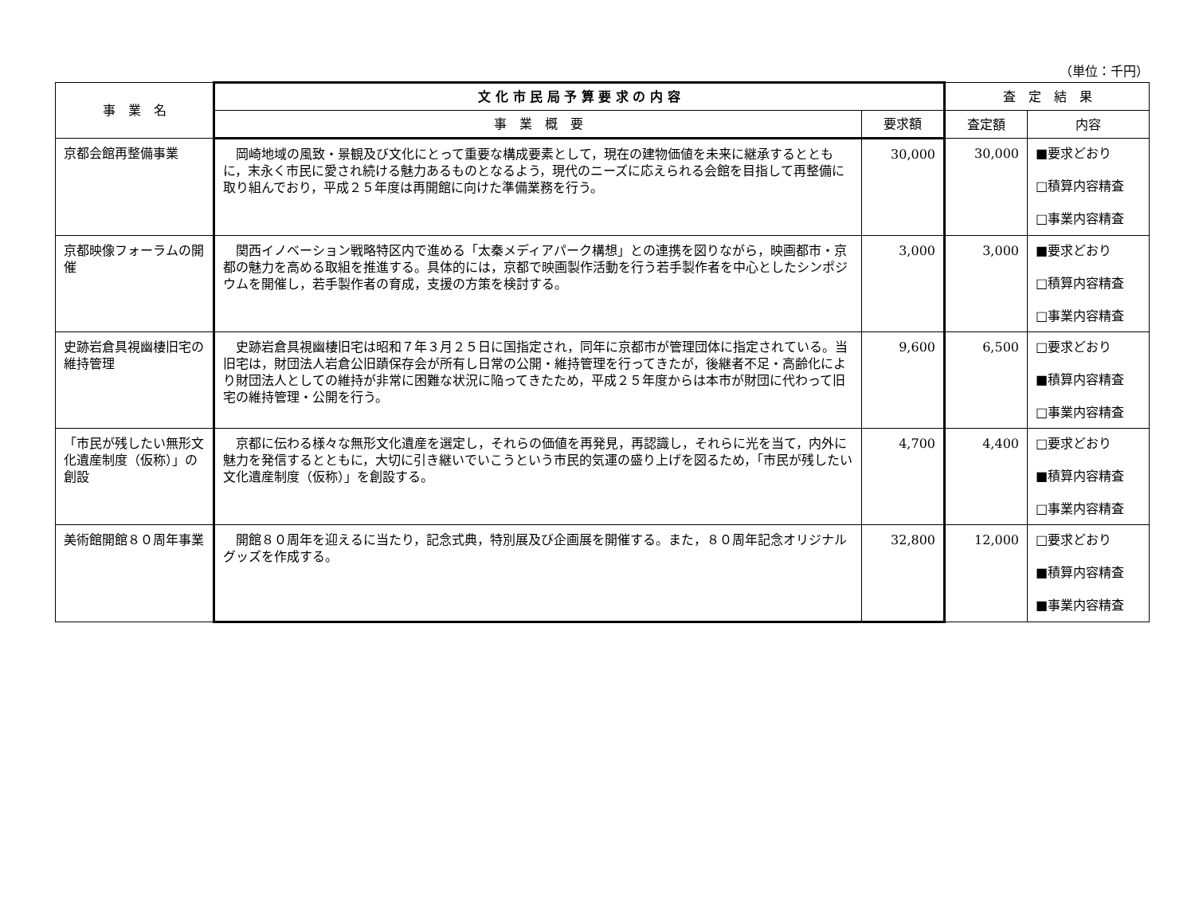（単位：千円）
| 事 業 名 | 文 化 市 民 局 予 算 要 求 の 内 容 | | 査 定 結 果 | |
| --- | --- | --- | --- | --- |
| | 事 業 概 要 | 要求額 | 査定額 | 内容 |
| 京都会館再整備事業 | 岡崎地域の風致・景観及び文化にとって重要な構成要素として，現在の建物価値を未来に継承するとともに，末永く市民に愛され続ける魅力あるものとなるよう，現代のニーズに応えられる会館を目指して再整備に取り組んでおり，平成２５年度は再開館に向けた準備業務を行う。 | 30,000 | 30,000 | ■要求どおり □積算内容精査 □事業内容精査 |
| 京都映像フォーラムの開催 | 関西イノベーション戦略特区内で進める「太秦メディアパーク構想」との連携を図りながら，映画都市・京都の魅力を高める取組を推進する。具体的には，京都で映画製作活動を行う若手製作者を中心としたシンポジウムを開催し，若手製作者の育成，支援の方策を検討する。 | 3,000 | 3,000 | ■要求どおり □積算内容精査 □事業内容精査 |
| 史跡岩倉具視幽棲旧宅の維持管理 | 史跡岩倉具視幽棲旧宅は昭和７年３月２５日に国指定され，同年に京都市が管理団体に指定されている。当旧宅は，財団法人岩倉公旧蹟保存会が所有し日常の公開・維持管理を行ってきたが，後継者不足・高齢化により財団法人としての維持が非常に困難な状況に陥ってきたため，平成２５年度からは本市が財団に代わって旧宅の維持管理・公開を行う。 | 9,600 | 6,500 | □要求どおり ■積算内容精査 □事業内容精査 |
| 「市民が残したい無形文化遺産制度（仮称）」の創設 | 京都に伝わる様々な無形文化遺産を選定し，それらの価値を再発見，再認識し，それらに光を当て，内外に魅力を発信するとともに，大切に引き継いでいこうという市民的気運の盛り上げを図るため，「市民が残したい文化遺産制度（仮称）」を創設する。 | 4,700 | 4,400 | □要求どおり ■積算内容精査 □事業内容精査 |
| 美術館開館８０周年事業 | 開館８０周年を迎えるに当たり，記念式典，特別展及び企画展を開催する。また，８０周年記念オリジナルグッズを作成する。 | 32,800 | 12,000 | □要求どおり ■積算内容精査 ■事業内容精査 |